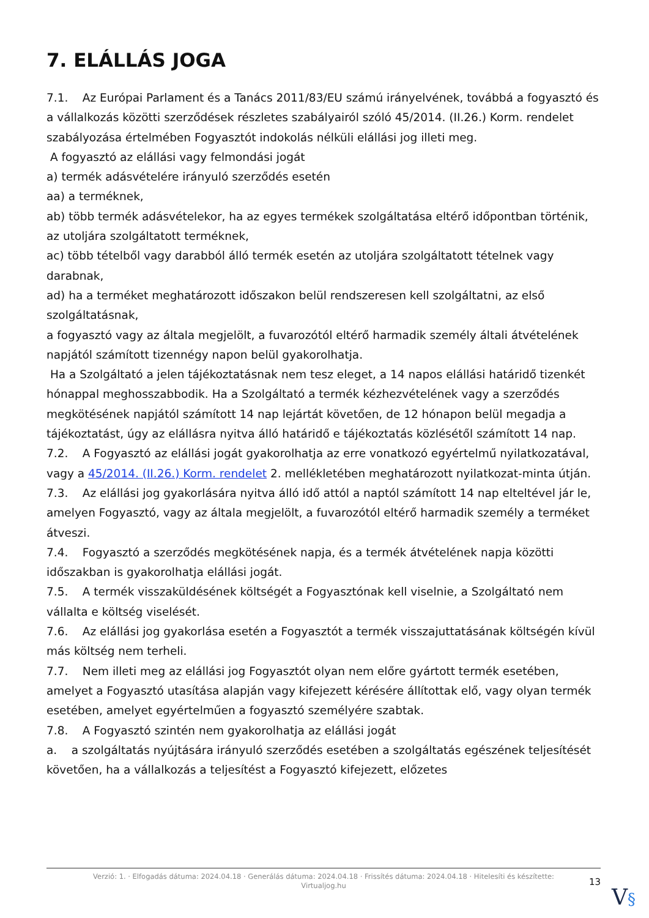7. ELÁLLÁS JOGA
7.1. Az Európai Parlament és a Tanács 2011/83/EU számú irányelvének, továbbá a fogyasztó és a vállalkozás közötti szerződések részletes szabályairól szóló 45/2014. (II.26.) Korm. rendelet szabályozása értelmében Fogyasztót indokolás nélküli elállási jog illeti meg.
A fogyasztó az elállási vagy felmondási jogát
a) termék adásvételére irányuló szerződés esetén
aa) a terméknek,
ab) több termék adásvételekor, ha az egyes termékek szolgáltatása eltérő időpontban történik, az utoljára szolgáltatott terméknek,
ac) több tételből vagy darabból álló termék esetén az utoljára szolgáltatott tételnek vagy darabnak,
ad) ha a terméket meghatározott időszakon belül rendszeresen kell szolgáltatni, az első szolgáltatásnak,
a fogyasztó vagy az általa megjelölt, a fuvarozótól eltérő harmadik személy általi átvételének napjától számított tizennégy napon belül gyakorolhatja.
Ha a Szolgáltató a jelen tájékoztatásnak nem tesz eleget, a 14 napos elállási határidő tizenkét hónappal meghosszabbodik. Ha a Szolgáltató a termék kézhezvételének vagy a szerződés megkötésének napjától számított 14 nap lejártát követően, de 12 hónapon belül megadja a tájékoztatást, úgy az elállásra nyitva álló határidő e tájékoztatás közlésétől számított 14 nap.
7.2. A Fogyasztó az elállási jogát gyakorolhatja az erre vonatkozó egyértelmű nyilatkozatával, vagy a 45/2014. (II.26.) Korm. rendelet 2. mellékletében meghatározott nyilatkozat-minta útján.
7.3. Az elállási jog gyakorlására nyitva álló idő attól a naptól számított 14 nap elteltével jár le, amelyen Fogyasztó, vagy az általa megjelölt, a fuvarozótól eltérő harmadik személy a terméket átveszi.
7.4. Fogyasztó a szerződés megkötésének napja, és a termék átvételének napja közötti időszakban is gyakorolhatja elállási jogát.
7.5. A termék visszaküldésének költségét a Fogyasztónak kell viselnie, a Szolgáltató nem vállalta e költség viselését.
7.6. Az elállási jog gyakorlása esetén a Fogyasztót a termék visszajuttatásának költségén kívül más költség nem terheli.
7.7. Nem illeti meg az elállási jog Fogyasztót olyan nem előre gyártott termék esetében, amelyet a Fogyasztó utasítása alapján vagy kifejezett kérésére állítottak elő, vagy olyan termék esetében, amelyet egyértelműen a fogyasztó személyére szabtak.
7.8. A Fogyasztó szintén nem gyakorolhatja az elállási jogát
a. a szolgáltatás nyújtására irányuló szerződés esetében a szolgáltatás egészének teljesítését követően, ha a vállalkozás a teljesítést a Fogyasztó kifejezett, előzetes
Verzió: 1. · Elfogadás dátuma: 2024.04.18 · Generálás dátuma: 2024.04.18 · Frissítés dátuma: 2024.04.18 · Hitelesíti és készítette:
Virtualjog.hu
13
V§